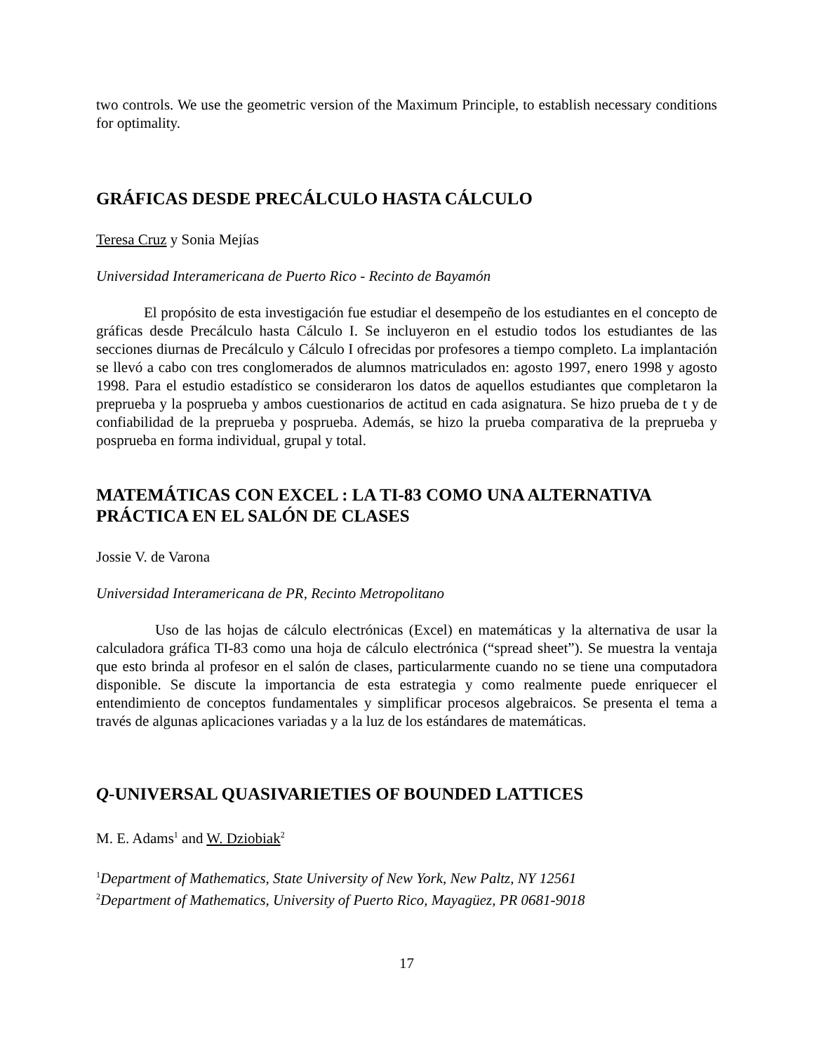two controls. We use the geometric version of the Maximum Principle, to establish necessary conditions for optimality.
GRÁFICAS DESDE PRECÁLCULO HASTA CÁLCULO
Teresa Cruz y Sonia Mejías
Universidad Interamericana de Puerto Rico - Recinto de Bayamón
El propósito de esta investigación fue estudiar el desempeño de los estudiantes en el concepto de gráficas desde Precálculo hasta Cálculo I. Se incluyeron en el estudio todos los estudiantes de las secciones diurnas de Precálculo y Cálculo I ofrecidas por profesores a tiempo completo. La implantación se llevó a cabo con tres conglomerados de alumnos matriculados en: agosto 1997, enero 1998 y agosto 1998. Para el estudio estadístico se consideraron los datos de aquellos estudiantes que completaron la preprueba y la posprueba y ambos cuestionarios de actitud en cada asignatura. Se hizo prueba de t y de confiabilidad de la preprueba y posprueba. Además, se hizo la prueba comparativa de la preprueba y posprueba en forma individual, grupal y total.
MATEMÁTICAS CON EXCEL : LA TI-83 COMO UNA ALTERNATIVA PRÁCTICA EN EL SALÓN DE CLASES
Jossie V. de Varona
Universidad Interamericana de PR, Recinto Metropolitano
Uso de las hojas de cálculo electrónicas (Excel) en matemáticas y la alternativa de usar la calculadora gráfica TI-83 como una hoja de cálculo electrónica (“spread sheet”). Se muestra la ventaja que esto brinda al profesor en el salón de clases, particularmente cuando no se tiene una computadora disponible. Se discute la importancia de esta estrategia y como realmente puede enriquecer el entendimiento de conceptos fundamentales y simplificar procesos algebraicos. Se presenta el tema a través de algunas aplicaciones variadas y a la luz de los estándares de matemáticas.
Q-UNIVERSAL QUASIVARIETIES OF BOUNDED LATTICES
M. E. Adams<sup>1</sup> and W. Dziobiak<sup>2</sup>
<sup>1</sup> Department of Mathematics, State University of New York, New Paltz, NY 12561
<sup>2</sup> Department of Mathematics, University of Puerto Rico, Mayagüez, PR 0681-9018
17